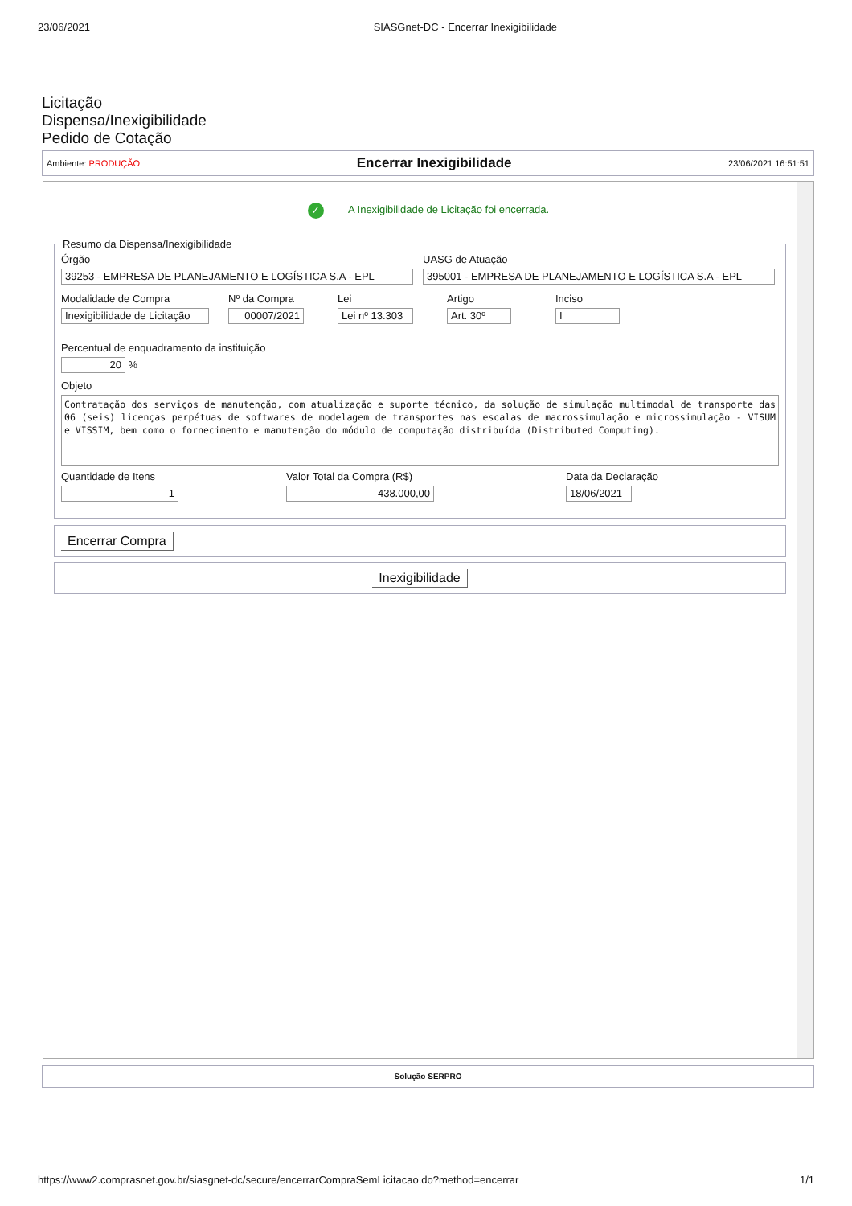23/06/2021 SIASGnet-DC - Encerrar Inexigibilidade
Licitação
Dispensa/Inexigibilidade
Pedido de Cotação
Ambiente: PRODUÇÃO Encerrar Inexigibilidade 23/06/2021 16:51:51
✓ A Inexigibilidade de Licitação foi encerrada.
Resumo da Dispensa/Inexigibilidade
Órgão
39253 - EMPRESA DE PLANEJAMENTO E LOGÍSTICA S.A - EPL
UASG de Atuação
395001 - EMPRESA DE PLANEJAMENTO E LOGÍSTICA S.A - EPL
Modalidade de Compra
Inexigibilidade de Licitação
Nº da Compra
00007/2021
Lei
Lei nº 13.303
Artigo
Art. 30º
Inciso
I
Percentual de enquadramento da instituição
20
%
Objeto
Contratação dos serviços de manutenção, com atualização e suporte técnico, da solução de simulação multimodal de transporte das 06 (seis) licenças perpétuas de softwares de modelagem de transportes nas escalas de macrossimulação e microssimulação - VISUM e VISSIM, bem como o fornecimento e manutenção do módulo de computação distribuída (Distributed Computing).
Quantidade de Itens
1
Valor Total da Compra (R$)
438.000,00
Data da Declaração
18/06/2021
Encerrar Compra
Inexigibilidade
Solução SERPRO
https://www2.comprasnet.gov.br/siasgnet-dc/secure/encerrarCompraSemLicitacao.do?method=encerrar 1/1